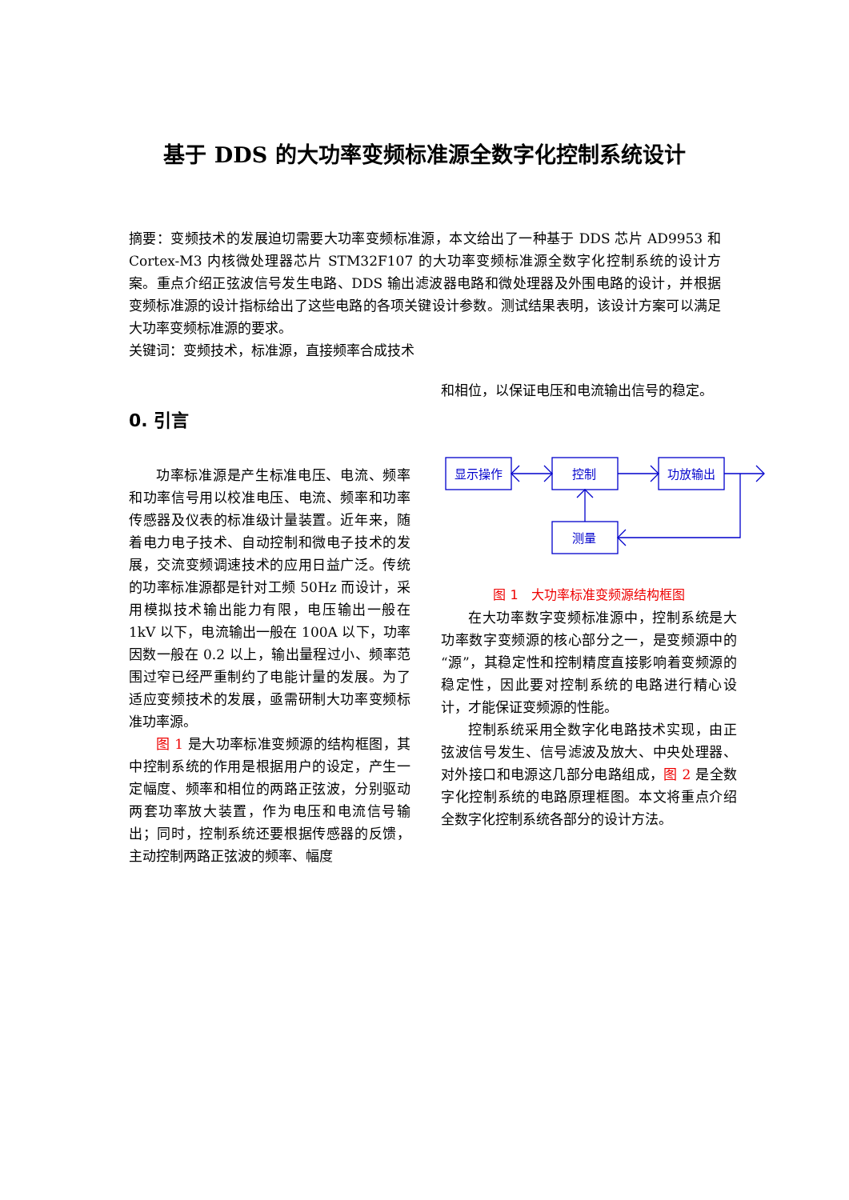基于 DDS 的大功率变频标准源全数字化控制系统设计
摘要：变频技术的发展迫切需要大功率变频标准源，本文给出了一种基于 DDS 芯片 AD9953 和 Cortex-M3 内核微处理器芯片 STM32F107 的大功率变频标准源全数字化控制系统的设计方案。重点介绍正弦波信号发生电路、DDS 输出滤波器电路和微处理器及外围电路的设计，并根据变频标准源的设计指标给出了这些电路的各项关键设计参数。测试结果表明，该设计方案可以满足大功率变频标准源的要求。
关键词：变频技术，标准源，直接频率合成技术
0. 引言
功率标准源是产生标准电压、电流、频率和功率信号用以校准电压、电流、频率和功率传感器及仪表的标准级计量装置。近年来，随着电力电子技术、自动控制和微电子技术的发展，交流变频调速技术的应用日益广泛。传统的功率标准源都是针对工频 50Hz 而设计，采用模拟技术输出能力有限，电压输出一般在 1kV 以下，电流输出一般在 100A 以下，功率因数一般在 0.2 以上，输出量程过小、频率范围过窄已经严重制约了电能计量的发展。为了适应变频技术的发展，亟需研制大功率变频标准功率源。
图 1 是大功率标准变频源的结构框图，其中控制系统的作用是根据用户的设定，产生一定幅度、频率和相位的两路正弦波，分别驱动两套功率放大装置，作为电压和电流信号输出；同时，控制系统还要根据传感器的反馈，主动控制两路正弦波的频率、幅度
和相位，以保证电压和电流输出信号的稳定。
显示操作
控制
功放输出
测量
图 1　大功率标准变频源结构框图
在大功率数字变频标准源中，控制系统是大功率数字变频源的核心部分之一，是变频源中的“源”，其稳定性和控制精度直接影响着变频源的稳定性，因此要对控制系统的电路进行精心设计，才能保证变频源的性能。
控制系统采用全数字化电路技术实现，由正弦波信号发生、信号滤波及放大、中央处理器、对外接口和电源这几部分电路组成，图 2 是全数字化控制系统的电路原理框图。本文将重点介绍全数字化控制系统各部分的设计方法。